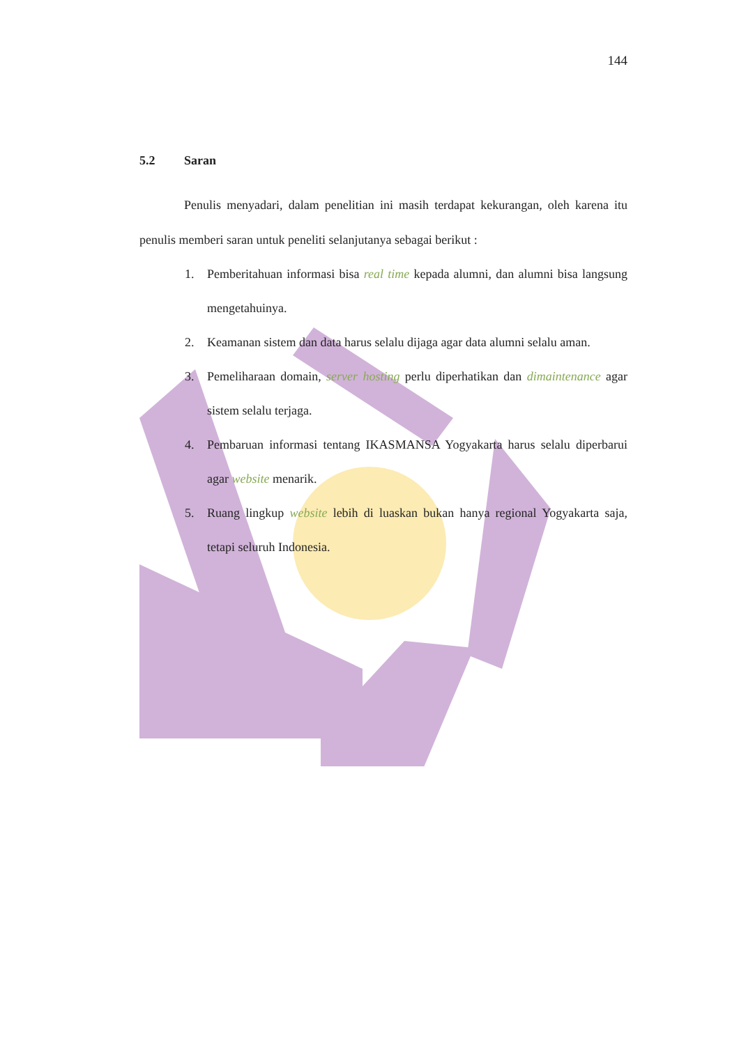144
5.2 Saran
Penulis menyadari, dalam penelitian ini masih terdapat kekurangan, oleh karena itu penulis memberi saran untuk peneliti selanjutanya sebagai berikut :
1. Pemberitahuan informasi bisa real time kepada alumni, dan alumni bisa langsung mengetahuinya.
2. Keamanan sistem dan data harus selalu dijaga agar data alumni selalu aman.
3. Pemeliharaan domain, server hosting perlu diperhatikan dan dimaintenance agar sistem selalu terjaga.
4. Pembaruan informasi tentang IKASMANSA Yogyakarta harus selalu diperbarui agar website menarik.
5. Ruang lingkup website lebih di luaskan bukan hanya regional Yogyakarta saja, tetapi seluruh Indonesia.